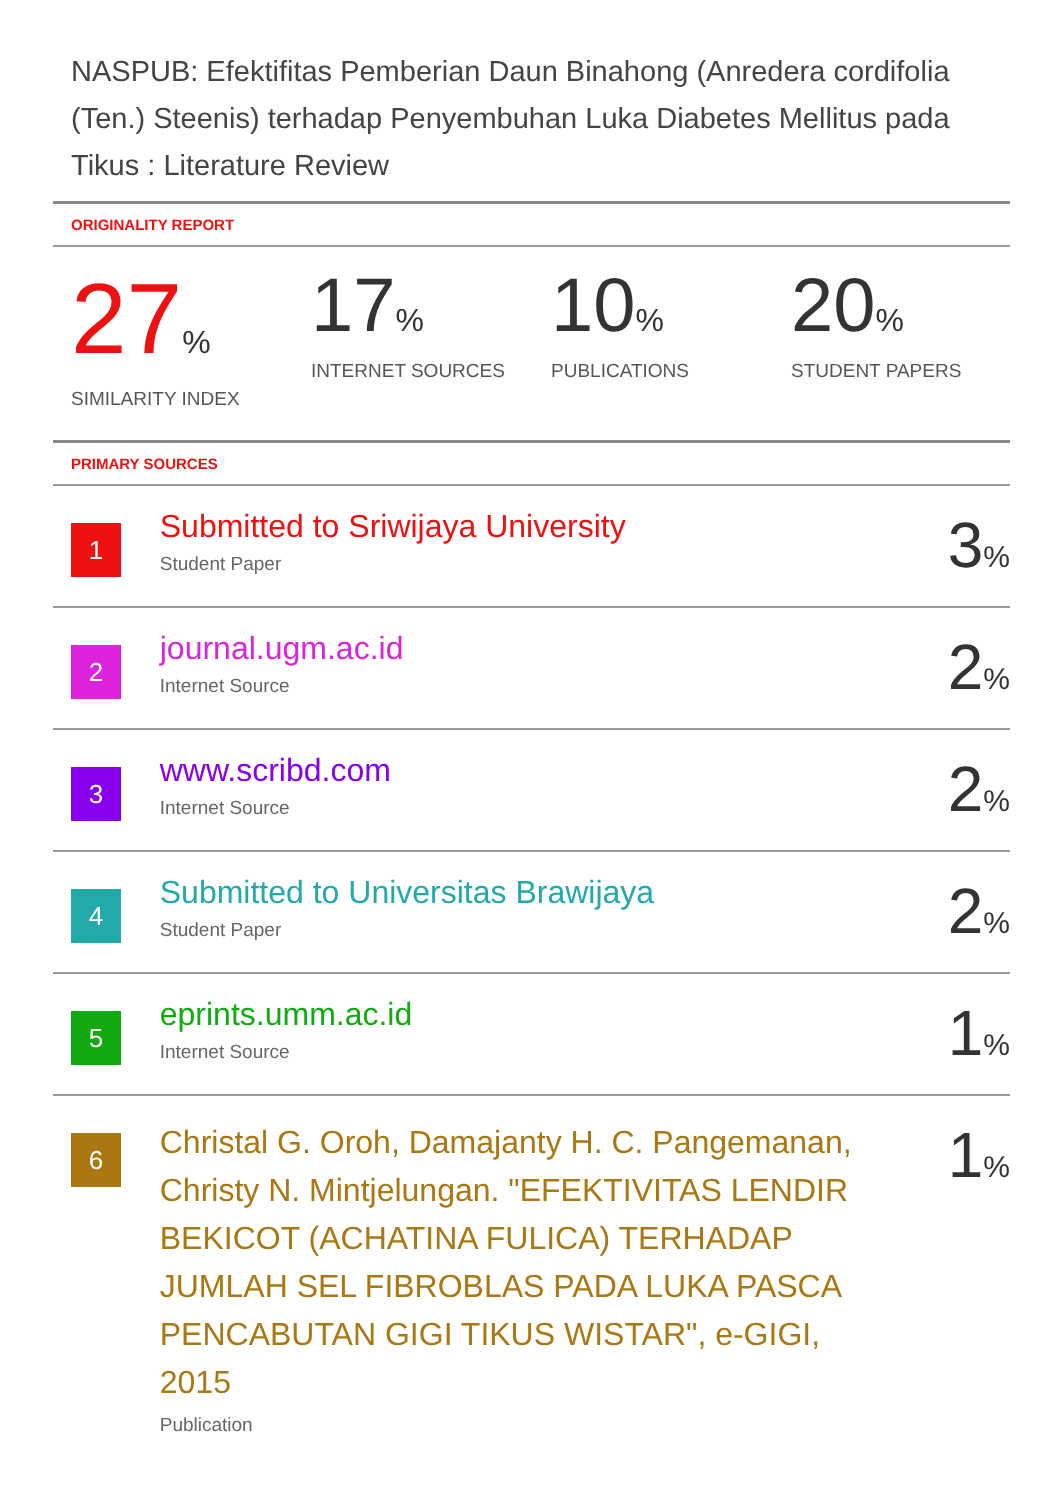NASPUB: Efektifitas Pemberian Daun Binahong (Anredera cordifolia (Ten.) Steenis) terhadap Penyembuhan Luka Diabetes Mellitus pada Tikus : Literature Review
ORIGINALITY REPORT
27%
SIMILARITY INDEX
17%
INTERNET SOURCES
10%
PUBLICATIONS
20%
STUDENT PAPERS
PRIMARY SOURCES
| 1 | Submitted to Sriwijaya University Student Paper | 3 % |
| 2 | journal.ugm.ac.id Internet Source | 2 % |
| 3 | www.scribd.com Internet Source | 2 % |
| 4 | Submitted to Universitas Brawijaya Student Paper | 2 % |
| 5 | eprints.umm.ac.id Internet Source | 1 % |
| 6 | Christal G. Oroh, Damajanty H. C. Pangemanan, Christy N. Mintjelungan. "EFEKTIVITAS LENDIR BEKICOT (ACHATINA FULICA) TERHADAP JUMLAH SEL FIBROBLAS PADA LUKA PASCA PENCABUTAN GIGI TIKUS WISTAR", e-GIGI, 2015 Publication | 1 % |